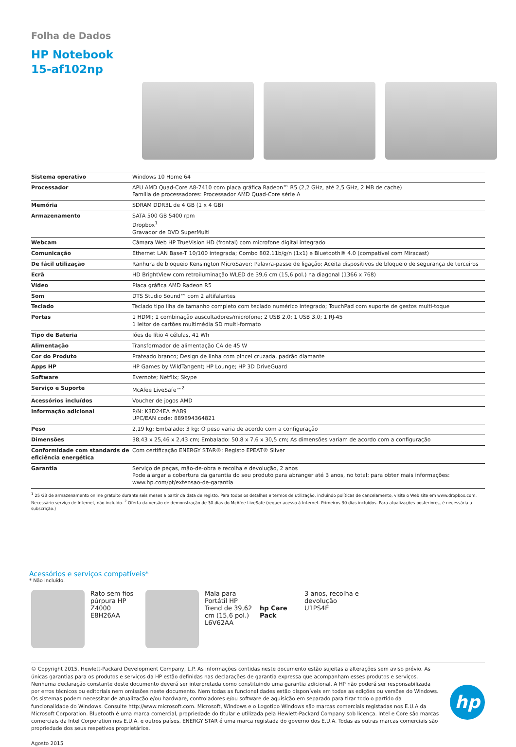Folha de Dados
HP Notebook
15-af102np
| Sistema operativo | Windows 10 Home 64 |
| Processador | APU AMD Quad-Core A8-7410 com placa gráfica Radeon™ R5 (2,2 GHz, até 2,5 GHz, 2 MB de cache) Família de processadores: Processador AMD Quad-Core série A |
| Memória | SDRAM DDR3L de 4 GB (1 x 4 GB) |
| Armazenamento | SATA 500 GB 5400 rpm Dropbox<sup>1</sup> Gravador de DVD SuperMulti |
| Webcam | Câmara Web HP TrueVision HD (frontal) com microfone digital integrado |
| Comunicação | Ethernet LAN Base-T 10/100 integrada; Combo 802.11b/g/n (1x1) e Bluetooth® 4.0 (compatível com Miracast) |
| De fácil utilização | Ranhura de bloqueio Kensington MicroSaver; Palavra-passe de ligação; Aceita dispositivos de bloqueio de segurança de terceiros |
| Ecrã | HD BrightView com retroiluminação WLED de 39,6 cm (15,6 pol.) na diagonal (1366 x 768) |
| Vídeo | Placa gráfica AMD Radeon R5 |
| Som | DTS Studio Sound™ com 2 altifalantes |
| Teclado | Teclado tipo ilha de tamanho completo com teclado numérico integrado; TouchPad com suporte de gestos multi-toque |
| Portas | 1 HDMI; 1 combinação auscultadores/microfone; 2 USB 2.0; 1 USB 3.0; 1 RJ-45 1 leitor de cartões multimédia SD multi-formato |
| Tipo de Bateria | Iões de lítio 4 células, 41 Wh |
| Alimentação | Transformador de alimentação CA de 45 W |
| Cor do Produto | Prateado branco; Design de linha com pincel cruzada, padrão diamante |
| Apps HP | HP Games by WildTangent; HP Lounge; HP 3D DriveGuard |
| Software | Evernote; Netflix; Skype |
| Serviço e Suporte | McAfee LiveSafe™<sup>2</sup> |
| Acessórios incluídos | Voucher de jogos AMD |
| Informação adicional | P/N: K3D24EA #AB9 UPC/EAN code: 889894364821 |
| Peso | 2,19 kg; Embalado: 3 kg; O peso varia de acordo com a configuração |
| Dimensões | 38,43 x 25,46 x 2,43 cm; Embalado: 50,8 x 7,6 x 30,5 cm; As dimensões variam de acordo com a configuração |
| Conformidade com standards de eficiência energética | Com certificação ENERGY STAR®; Registo EPEAT® Silver |
| Garantia | Serviço de peças, mão-de-obra e recolha e devolução, 2 anos Pode alargar a cobertura da garantia do seu produto para abranger até 3 anos, no total; para obter mais informações: www.hp.com/pt/extensao-de-garantia |
<sup>1</sup> 25 GB de armazenamento online gratuito durante seis meses a partir da data de registo. Para todos os detalhes e termos de utilização, incluindo políticas de cancelamento, visite o Web site em www.dropbox.com. Necessário serviço de Internet, não incluído. <sup>2</sup> Oferta da versão de demonstração de 30 dias do McAfee LiveSafe (requer acesso à Internet. Primeiros 30 dias incluídos. Para atualizações posteriores, é necessária a subscrição.)
Acessórios e serviços compatíveis*
* Não incluído.
Rato sem fios púrpura HP Z4000
E8H26AA
Mala para Portátil HP Trend de 39,62 cm (15,6 pol.)
L6V62AA
hp Care Pack 3 anos, recolha e devolução
U1PS4E
© Copyright 2015. Hewlett-Packard Development Company, L.P. As informações contidas neste documento estão sujeitas a alterações sem aviso prévio. As únicas garantias para os produtos e serviços da HP estão definidas nas declarações de garantia expressa que acompanham esses produtos e serviços. Nenhuma declaração constante deste documento deverá ser interpretada como constituindo uma garantia adicional. A HP não poderá ser responsabilizada por erros técnicos ou editoriais nem omissões neste documento. Nem todas as funcionalidades estão disponíveis em todas as edições ou versões do Windows. Os sistemas podem necessitar de atualização e/ou hardware, controladores e/ou software de aquisição em separado para tirar todo o partido da funcionalidade do Windows. Consulte http://www.microsoft.com. Microsoft, Windows e o Logotipo Windows são marcas comerciais registadas nos E.U.A da Microsoft Corporation. Bluetooth é uma marca comercial, propriedade do titular e utilizada pela Hewlett-Packard Company sob licença. Intel e Core são marcas comerciais da Intel Corporation nos E.U.A. e outros países. ENERGY STAR é uma marca registada do governo dos E.U.A. Todas as outras marcas comerciais são propriedade dos seus respetivos proprietários.
Agosto 2015
hp